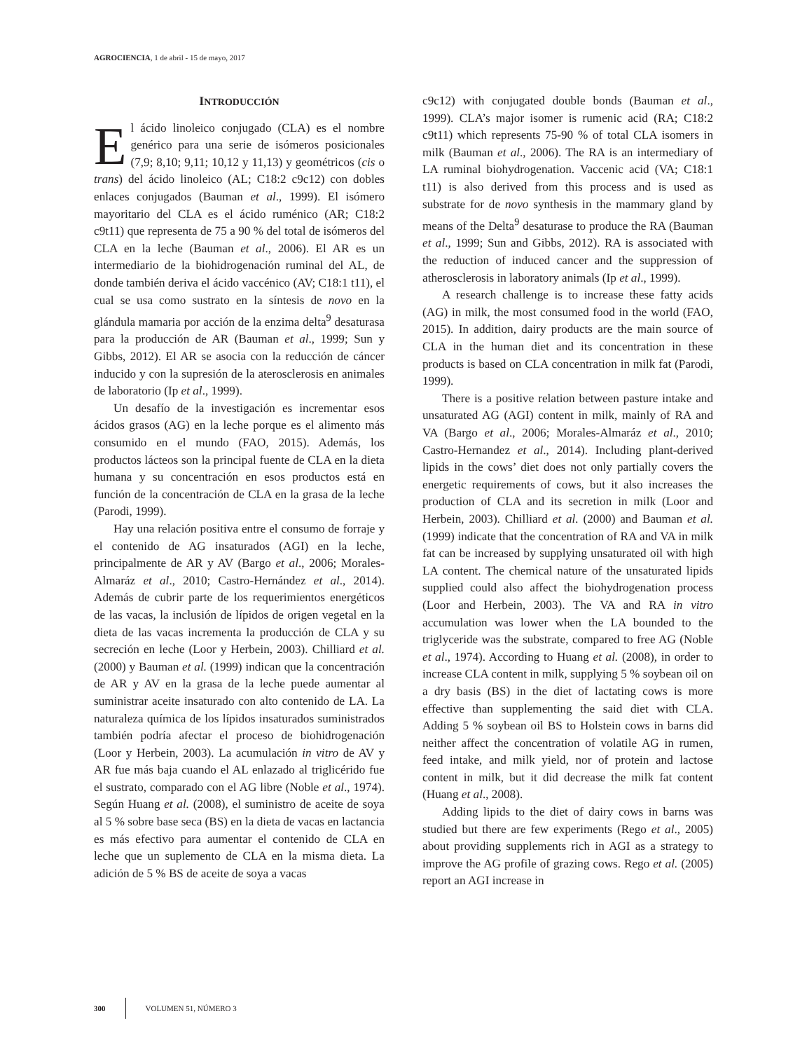AGROCIENCIA, 1 de abril - 15 de mayo, 2017
INTRODUCCIÓN
El ácido linoleico conjugado (CLA) es el nombre genérico para una serie de isómeros posicionales (7,9; 8,10; 9,11; 10,12 y 11,13) y geométricos (cis o trans) del ácido linoleico (AL; C18:2 c9c12) con dobles enlaces conjugados (Bauman et al., 1999). El isómero mayoritario del CLA es el ácido ruménico (AR; C18:2 c9t11) que representa de 75 a 90 % del total de isómeros del CLA en la leche (Bauman et al., 2006). El AR es un intermediario de la biohidrogenación ruminal del AL, de donde también deriva el ácido vaccénico (AV; C18:1 t11), el cual se usa como sustrato en la síntesis de novo en la glándula mamaria por acción de la enzima delta<sup>9</sup> desaturasa para la producción de AR (Bauman et al., 1999; Sun y Gibbs, 2012). El AR se asocia con la reducción de cáncer inducido y con la supresión de la aterosclerosis en animales de laboratorio (Ip et al., 1999).
Un desafío de la investigación es incrementar esos ácidos grasos (AG) en la leche porque es el alimento más consumido en el mundo (FAO, 2015). Además, los productos lácteos son la principal fuente de CLA en la dieta humana y su concentración en esos productos está en función de la concentración de CLA en la grasa de la leche (Parodi, 1999).
Hay una relación positiva entre el consumo de forraje y el contenido de AG insaturados (AGI) en la leche, principalmente de AR y AV (Bargo et al., 2006; Morales-Almaráz et al., 2010; Castro-Hernández et al., 2014). Además de cubrir parte de los requerimientos energéticos de las vacas, la inclusión de lípidos de origen vegetal en la dieta de las vacas incrementa la producción de CLA y su secreción en leche (Loor y Herbein, 2003). Chilliard et al. (2000) y Bauman et al. (1999) indican que la concentración de AR y AV en la grasa de la leche puede aumentar al suministrar aceite insaturado con alto contenido de LA. La naturaleza química de los lípidos insaturados suministrados también podría afectar el proceso de biohidrogenación (Loor y Herbein, 2003). La acumulación in vitro de AV y AR fue más baja cuando el AL enlazado al triglicérido fue el sustrato, comparado con el AG libre (Noble et al., 1974). Según Huang et al. (2008), el suministro de aceite de soya al 5 % sobre base seca (BS) en la dieta de vacas en lactancia es más efectivo para aumentar el contenido de CLA en leche que un suplemento de CLA en la misma dieta. La adición de 5 % BS de aceite de soya a vacas
c9c12) with conjugated double bonds (Bauman et al., 1999). CLA’s major isomer is rumenic acid (RA; C18:2 c9t11) which represents 75-90 % of total CLA isomers in milk (Bauman et al., 2006). The RA is an intermediary of LA ruminal biohydrogenation. Vaccenic acid (VA; C18:1 t11) is also derived from this process and is used as substrate for de novo synthesis in the mammary gland by means of the Delta<sup>9</sup> desaturase to produce the RA (Bauman et al., 1999; Sun and Gibbs, 2012). RA is associated with the reduction of induced cancer and the suppression of atherosclerosis in laboratory animals (Ip et al., 1999).
A research challenge is to increase these fatty acids (AG) in milk, the most consumed food in the world (FAO, 2015). In addition, dairy products are the main source of CLA in the human diet and its concentration in these products is based on CLA concentration in milk fat (Parodi, 1999).
There is a positive relation between pasture intake and unsaturated AG (AGI) content in milk, mainly of RA and VA (Bargo et al., 2006; Morales-Almaráz et al., 2010; Castro-Hernandez et al., 2014). Including plant-derived lipids in the cows’ diet does not only partially covers the energetic requirements of cows, but it also increases the production of CLA and its secretion in milk (Loor and Herbein, 2003). Chilliard et al. (2000) and Bauman et al. (1999) indicate that the concentration of RA and VA in milk fat can be increased by supplying unsaturated oil with high LA content. The chemical nature of the unsaturated lipids supplied could also affect the biohydrogenation process (Loor and Herbein, 2003). The VA and RA in vitro accumulation was lower when the LA bounded to the triglyceride was the substrate, compared to free AG (Noble et al., 1974). According to Huang et al. (2008), in order to increase CLA content in milk, supplying 5 % soybean oil on a dry basis (BS) in the diet of lactating cows is more effective than supplementing the said diet with CLA. Adding 5 % soybean oil BS to Holstein cows in barns did neither affect the concentration of volatile AG in rumen, feed intake, and milk yield, nor of protein and lactose content in milk, but it did decrease the milk fat content (Huang et al., 2008).
Adding lipids to the diet of dairy cows in barns was studied but there are few experiments (Rego et al., 2005) about providing supplements rich in AGI as a strategy to improve the AG profile of grazing cows. Rego et al. (2005) report an AGI increase in
300 VOLUMEN 51, NÚMERO 3